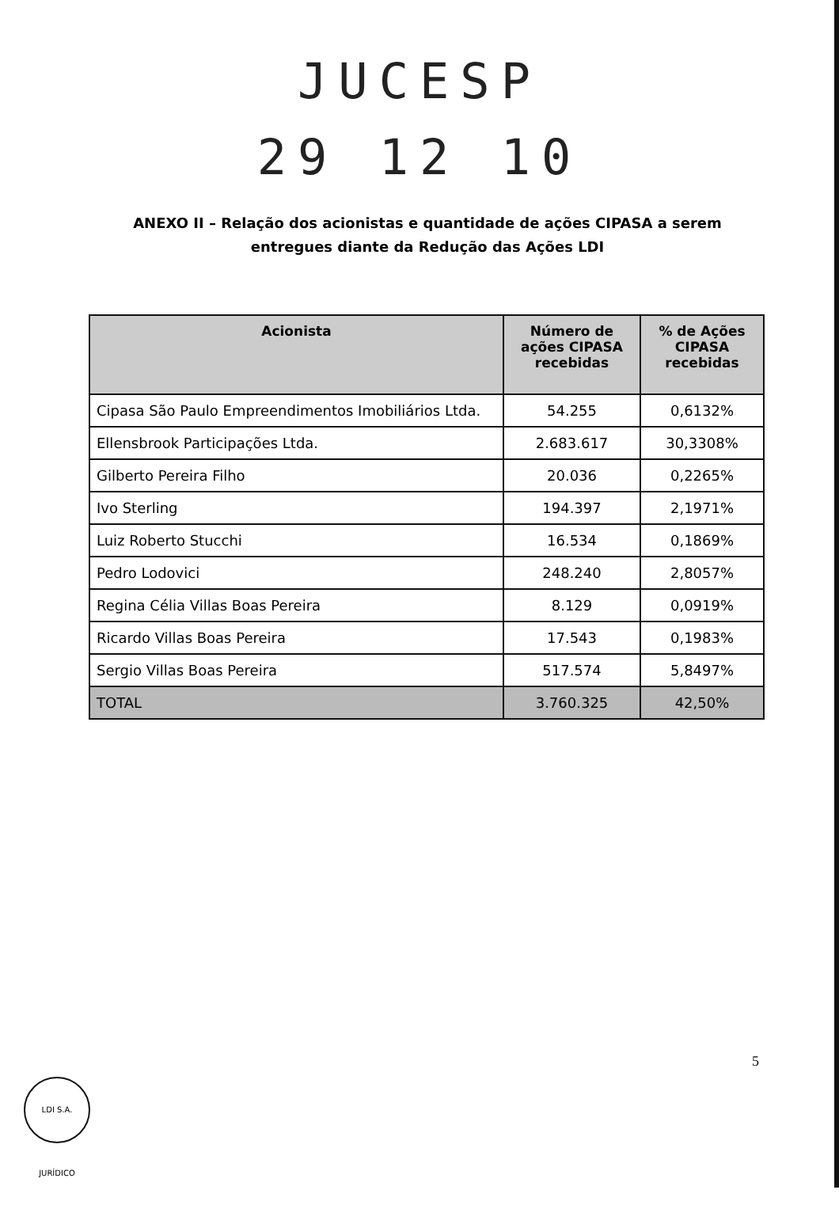JUCESP
29 12 10
ANEXO II – Relação dos acionistas e quantidade de ações CIPASA a serem entregues diante da Redução das Ações LDI
| Acionista | Número de ações CIPASA recebidas | % de Ações CIPASA recebidas |
| --- | --- | --- |
| Cipasa São Paulo Empreendimentos Imobiliários Ltda. | 54.255 | 0,6132% |
| Ellensbrook Participações Ltda. | 2.683.617 | 30,3308% |
| Gilberto Pereira Filho | 20.036 | 0,2265% |
| Ivo Sterling | 194.397 | 2,1971% |
| Luiz Roberto Stucchi | 16.534 | 0,1869% |
| Pedro Lodovici | 248.240 | 2,8057% |
| Regina Célia Villas Boas Pereira | 8.129 | 0,0919% |
| Ricardo Villas Boas Pereira | 17.543 | 0,1983% |
| Sergio Villas Boas Pereira | 517.574 | 5,8497% |
| TOTAL | 3.760.325 | 42,50% |
5
LDI S.A. JURÍDICO